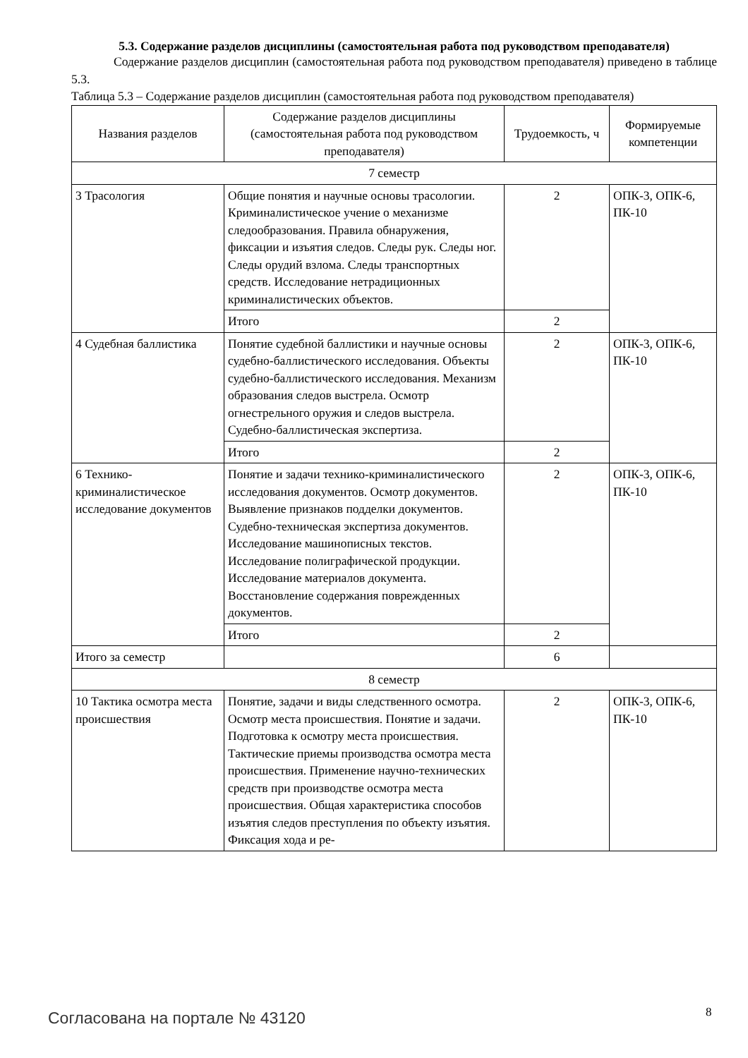5.3. Содержание разделов дисциплины (самостоятельная работа под руководством преподавателя)
Содержание разделов дисциплин (самостоятельная работа под руководством преподавателя) приведено в таблице 5.3.
Таблица 5.3 – Содержание разделов дисциплин (самостоятельная работа под руководством преподавателя)
| Названия разделов | Содержание разделов дисциплины (самостоятельная работа под руководством преподавателя) | Трудоемкость, ч | Формируемые компетенции |
| --- | --- | --- | --- |
| 7 семестр | | | |
| 3 Трасология | Общие понятия и научные основы трасологии. Криминалистическое учение о механизме следообразования. Правила обнаружения, фиксации и изъятия следов. Следы рук. Следы ног. Следы орудий взлома. Следы транспортных средств. Исследование нетрадиционных криминалистических объектов. | 2 | ОПК-3, ОПК-6, ПК-10 |
| | Итого | 2 | |
| 4 Судебная баллистика | Понятие судебной баллистики и научные основы судебно-баллистического исследования. Объекты судебно-баллистического исследования. Механизм образования следов выстрела. Осмотр огнестрельного оружия и следов выстрела. Судебно-баллистическая экспертиза. | 2 | ОПК-3, ОПК-6, ПК-10 |
| | Итого | 2 | |
| 6 Технико-криминалистическое исследование документов | Понятие и задачи технико-криминалистического исследования документов. Осмотр документов. Выявление признаков подделки документов. Судебно-техническая экспертиза документов. Исследование машинописных текстов. Исследование полиграфической продукции. Исследование материалов документа. Восстановление содержания поврежденных документов. | 2 | ОПК-3, ОПК-6, ПК-10 |
| | Итого | 2 | |
| Итого за семестр | | 6 | |
| 8 семестр | | | |
| 10 Тактика осмотра места происшествия | Понятие, задачи и виды следственного осмотра. Осмотр места происшествия. Понятие и задачи. Подготовка к осмотру места происшествия. Тактические приемы производства осмотра места происшествия. Применение научно-технических средств при производстве осмотра места происшествия. Общая характеристика способов изъятия следов преступления по объекту изъятия. Фиксация хода и ре- | 2 | ОПК-3, ОПК-6, ПК-10 |
Согласована на портале № 43120 8